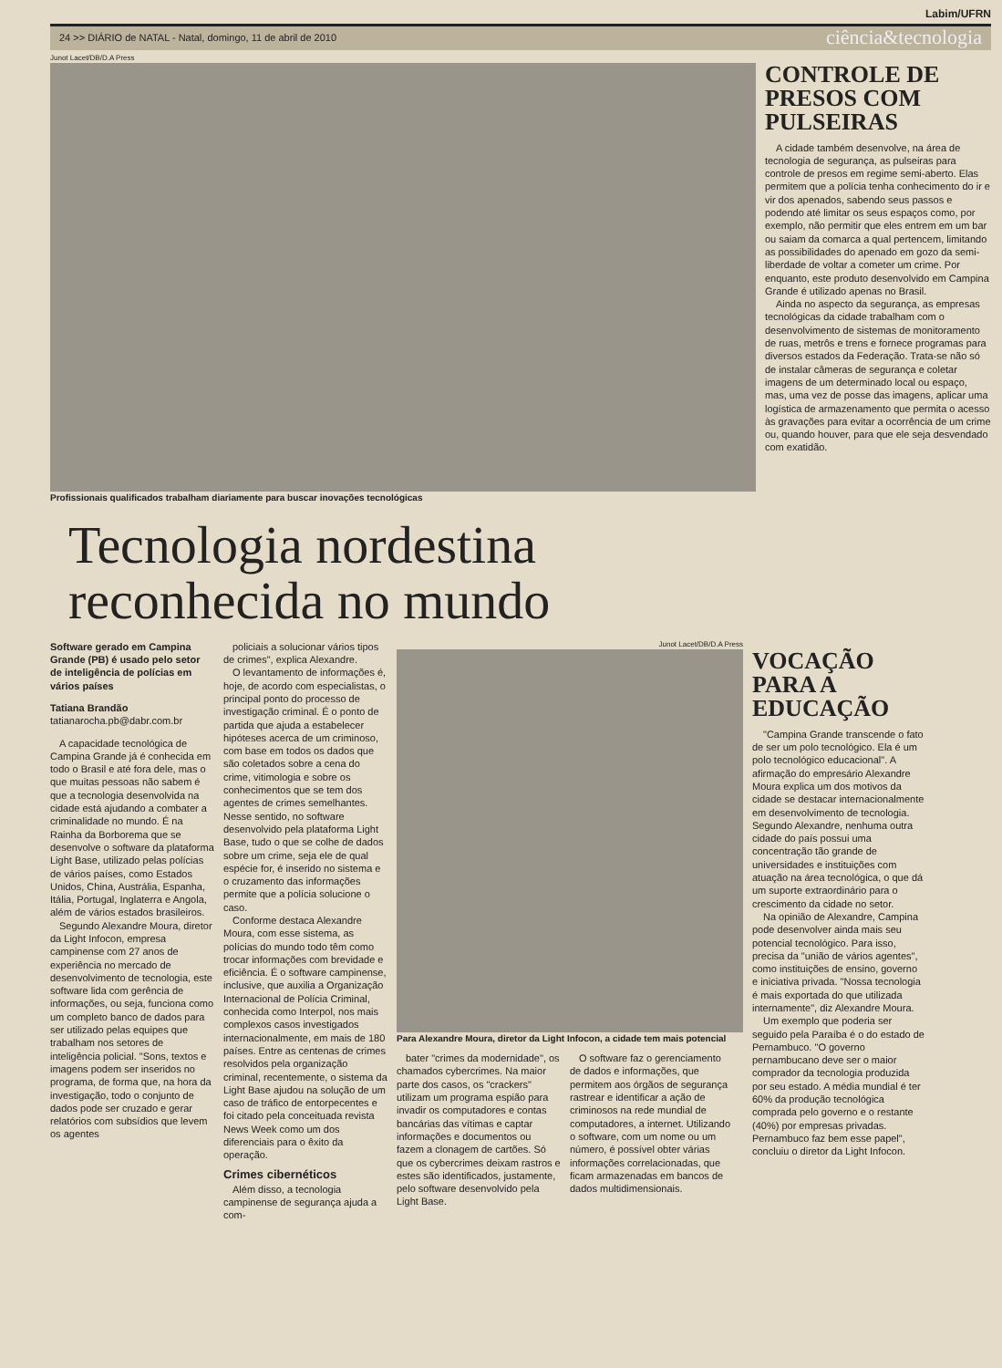Labim/UFRN
24 >> DIÁRIO de NATAL - Natal, domingo, 11 de abril de 2010 ciência&tecnologia
Junot Lacet/DB/D.A Press
Profissionais qualificados trabalham diariamente para buscar inovações tecnológicas
Tecnologia nordestina reconhecida no mundo
CONTROLE DE PRESOS COM PULSEIRAS
A cidade também desenvolve, na área de tecnologia de segurança, as pulseiras para controle de presos em regime semi-aberto. Elas permitem que a polícia tenha conhecimento do ir e vir dos apenados, sabendo seus passos e podendo até limitar os seus espaços como, por exemplo, não permitir que eles entrem em um bar ou saiam da comarca a qual pertencem, limitando as possibilidades do apenado em gozo da semi-liberdade de voltar a cometer um crime. Por enquanto, este produto desenvolvido em Campina Grande é utilizado apenas no Brasil.
Ainda no aspecto da segurança, as empresas tecnológicas da cidade trabalham com o desenvolvimento de sistemas de monitoramento de ruas, metrôs e trens e fornece programas para diversos estados da Federação. Trata-se não só de instalar câmeras de segurança e coletar imagens de um determinado local ou espaço, mas, uma vez de posse das imagens, aplicar uma logística de armazenamento que permita o acesso às gravações para evitar a ocorrência de um crime ou, quando houver, para que ele seja desvendado com exatidão.
Software gerado em Campina Grande (PB) é usado pelo setor de inteligência de polícias em vários países
Tatiana Brandão
tatianarocha.pb@dabr.com.br
A capacidade tecnológica de Campina Grande já é conhecida em todo o Brasil e até fora dele, mas o que muitas pessoas não sabem é que a tecnologia desenvolvida na cidade está ajudando a combater a criminalidade no mundo. É na Rainha da Borborema que se desenvolve o software da plataforma Light Base, utilizado pelas polícias de vários países, como Estados Unidos, China, Austrália, Espanha, Itália, Portugal, Inglaterra e Angola, além de vários estados brasileiros.
Segundo Alexandre Moura, diretor da Light Infocon, empresa campinense com 27 anos de experiência no mercado de desenvolvimento de tecnologia, este software lida com gerência de informações, ou seja, funciona como um completo banco de dados para ser utilizado pelas equipes que trabalham nos setores de inteligência policial. "Sons, textos e imagens podem ser inseridos no programa, de forma que, na hora da investigação, todo o conjunto de dados pode ser cruzado e gerar relatórios com subsídios que levem os agentes
policiais a solucionar vários tipos de crimes", explica Alexandre.
O levantamento de informações é, hoje, de acordo com especialistas, o principal ponto do processo de investigação criminal. É o ponto de partida que ajuda a estabelecer hipóteses acerca de um criminoso, com base em todos os dados que são coletados sobre a cena do crime, vitimologia e sobre os conhecimentos que se tem dos agentes de crimes semelhantes. Nesse sentido, no software desenvolvido pela plataforma Light Base, tudo o que se colhe de dados sobre um crime, seja ele de qual espécie for, é inserido no sistema e o cruzamento das informações permite que a polícia solucione o caso.
Conforme destaca Alexandre Moura, com esse sistema, as polícias do mundo todo têm como trocar informações com brevidade e eficiência. É o software campinense, inclusive, que auxilia a Organização Internacional de Polícia Criminal, conhecida como Interpol, nos mais complexos casos investigados internacionalmente, em mais de 180 países. Entre as centenas de crimes resolvidos pela organização criminal, recentemente, o sistema da Light Base ajudou na solução de um caso de tráfico de entorpecentes e foi citado pela conceituada revista News Week como um dos diferenciais para o êxito da operação.
Crimes cibernéticos
Além disso, a tecnologia campinense de segurança ajuda a com-
Junot Lacet/DB/D.A Press
Para Alexandre Moura, diretor da Light Infocon, a cidade tem mais potencial
bater "crimes da modernidade", os chamados cybercrimes. Na maior parte dos casos, os "crackers" utilizam um programa espião para invadir os computadores e contas bancárias das vítimas e captar informações e documentos ou fazem a clonagem de cartões. Só que os cybercrimes deixam rastros e estes são identificados, justamente, pelo software desenvolvido pela Light Base.
O software faz o gerenciamento de dados e informações, que permitem aos órgãos de segurança rastrear e identificar a ação de criminosos na rede mundial de computadores, a internet. Utilizando o software, com um nome ou um número, é possível obter várias informações correlacionadas, que ficam armazenadas em bancos de dados multidimensionais.
VOCAÇÃO PARA A EDUCAÇÃO
"Campina Grande transcende o fato de ser um polo tecnológico. Ela é um polo tecnológico educacional". A afirmação do empresário Alexandre Moura explica um dos motivos da cidade se destacar internacionalmente em desenvolvimento de tecnologia. Segundo Alexandre, nenhuma outra cidade do país possui uma concentração tão grande de universidades e instituições com atuação na área tecnológica, o que dá um suporte extraordinário para o crescimento da cidade no setor.
Na opinião de Alexandre, Campina pode desenvolver ainda mais seu potencial tecnológico. Para isso, precisa da "união de vários agentes", como instituições de ensino, governo e iniciativa privada. "Nossa tecnologia é mais exportada do que utilizada internamente", diz Alexandre Moura.
Um exemplo que poderia ser seguido pela Paraíba é o do estado de Pernambuco. "O governo pernambucano deve ser o maior comprador da tecnologia produzida por seu estado. A média mundial é ter 60% da produção tecnológica comprada pelo governo e o restante (40%) por empresas privadas. Pernambuco faz bem esse papel", concluiu o diretor da Light Infocon.